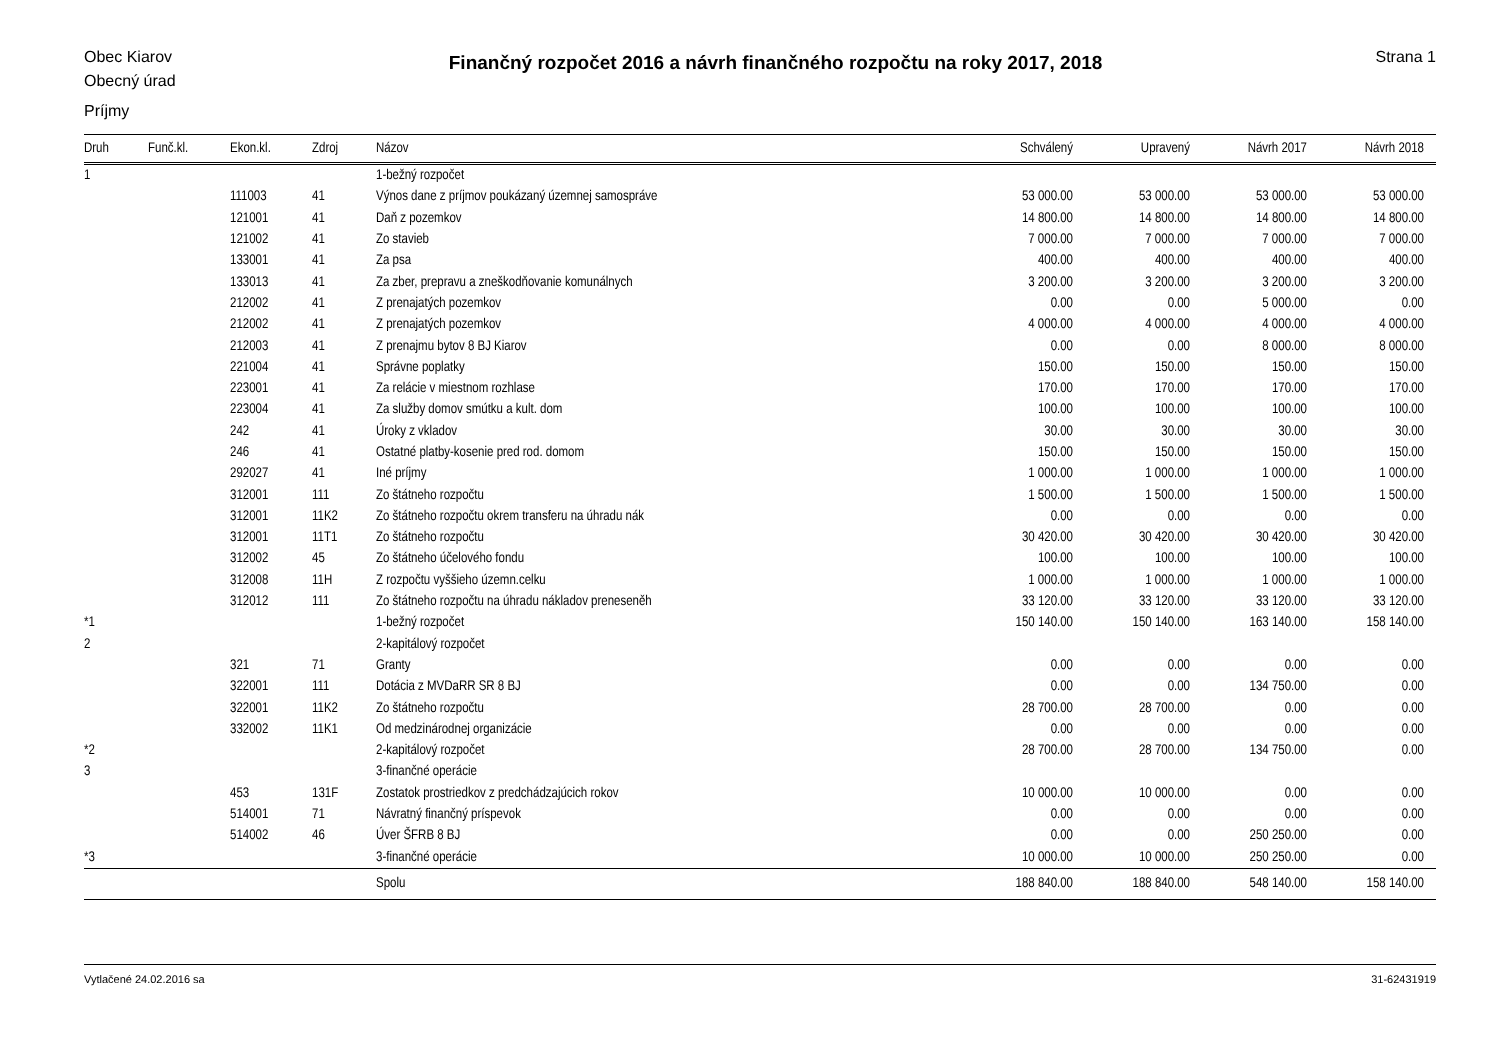Obec Kiarov
Obecný úrad
Finančný rozpočet 2016 a návrh finančného rozpočtu na roky 2017, 2018
Strana 1
Príjmy
| Druh | Funč.kl. | Ekon.kl. | Zdroj | Názov | Schválený | Upravený | Návrh 2017 | Návrh 2018 |
| --- | --- | --- | --- | --- | --- | --- | --- | --- |
| 1 | | | | 1-bežný rozpočet | | | | |
| | | 111003 | 41 | Výnos dane z príjmov poukázaný územnej samospráve | 53 000.00 | 53 000.00 | 53 000.00 | 53 000.00 |
| | | 121001 | 41 | Daň z pozemkov | 14 800.00 | 14 800.00 | 14 800.00 | 14 800.00 |
| | | 121002 | 41 | Zo stavieb | 7 000.00 | 7 000.00 | 7 000.00 | 7 000.00 |
| | | 133001 | 41 | Za psa | 400.00 | 400.00 | 400.00 | 400.00 |
| | | 133013 | 41 | Za zber, prepravu a zneškodňovanie komunálnych | 3 200.00 | 3 200.00 | 3 200.00 | 3 200.00 |
| | | 212002 | 41 | Z prenajatých pozemkov | 0.00 | 0.00 | 5 000.00 | 0.00 |
| | | 212002 | 41 | Z prenajatých pozemkov | 4 000.00 | 4 000.00 | 4 000.00 | 4 000.00 |
| | | 212003 | 41 | Z prenajmu bytov 8 BJ Kiarov | 0.00 | 0.00 | 8 000.00 | 8 000.00 |
| | | 221004 | 41 | Správne poplatky | 150.00 | 150.00 | 150.00 | 150.00 |
| | | 223001 | 41 | Za relácie v miestnom rozhlase | 170.00 | 170.00 | 170.00 | 170.00 |
| | | 223004 | 41 | Za služby domov smútku a kult. dom | 100.00 | 100.00 | 100.00 | 100.00 |
| | | 242 | 41 | Úroky z vkladov | 30.00 | 30.00 | 30.00 | 30.00 |
| | | 246 | 41 | Ostatné platby-kosenie pred rod. domom | 150.00 | 150.00 | 150.00 | 150.00 |
| | | 292027 | 41 | Iné príjmy | 1 000.00 | 1 000.00 | 1 000.00 | 1 000.00 |
| | | 312001 | 111 | Zo štátneho rozpočtu | 1 500.00 | 1 500.00 | 1 500.00 | 1 500.00 |
| | | 312001 | 11K2 | Zo štátneho rozpočtu okrem transferu na úhradu nák | 0.00 | 0.00 | 0.00 | 0.00 |
| | | 312001 | 11T1 | Zo štátneho rozpočtu | 30 420.00 | 30 420.00 | 30 420.00 | 30 420.00 |
| | | 312002 | 45 | Zo štátneho účelového fondu | 100.00 | 100.00 | 100.00 | 100.00 |
| | | 312008 | 11H | Z rozpočtu vyššieho územn.celku | 1 000.00 | 1 000.00 | 1 000.00 | 1 000.00 |
| | | 312012 | 111 | Zo štátneho rozpočtu na úhradu nákladov preneseněh | 33 120.00 | 33 120.00 | 33 120.00 | 33 120.00 |
| *1 | | | | 1-bežný rozpočet | 150 140.00 | 150 140.00 | 163 140.00 | 158 140.00 |
| 2 | | | | 2-kapitálový rozpočet | | | | |
| | | 321 | 71 | Granty | 0.00 | 0.00 | 0.00 | 0.00 |
| | | 322001 | 111 | Dotácia z MVDaRR SR 8 BJ | 0.00 | 0.00 | 134 750.00 | 0.00 |
| | | 322001 | 11K2 | Zo štátneho rozpočtu | 28 700.00 | 28 700.00 | 0.00 | 0.00 |
| | | 332002 | 11K1 | Od medzinárodnej organizácie | 0.00 | 0.00 | 0.00 | 0.00 |
| *2 | | | | 2-kapitálový rozpočet | 28 700.00 | 28 700.00 | 134 750.00 | 0.00 |
| 3 | | | | 3-finančné operácie | | | | |
| | | 453 | 131F | Zostatok prostriedkov z predchádzajúcich rokov | 10 000.00 | 10 000.00 | 0.00 | 0.00 |
| | | 514001 | 71 | Návratný finančný príspevok | 0.00 | 0.00 | 0.00 | 0.00 |
| | | 514002 | 46 | Úver ŠFRB 8 BJ | 0.00 | 0.00 | 250 250.00 | 0.00 |
| *3 | | | | 3-finančné operácie | 10 000.00 | 10 000.00 | 250 250.00 | 0.00 |
| | | | | Spolu | 188 840.00 | 188 840.00 | 548 140.00 | 158 140.00 |
Vytlačené 24.02.2016 sa 31-62431919